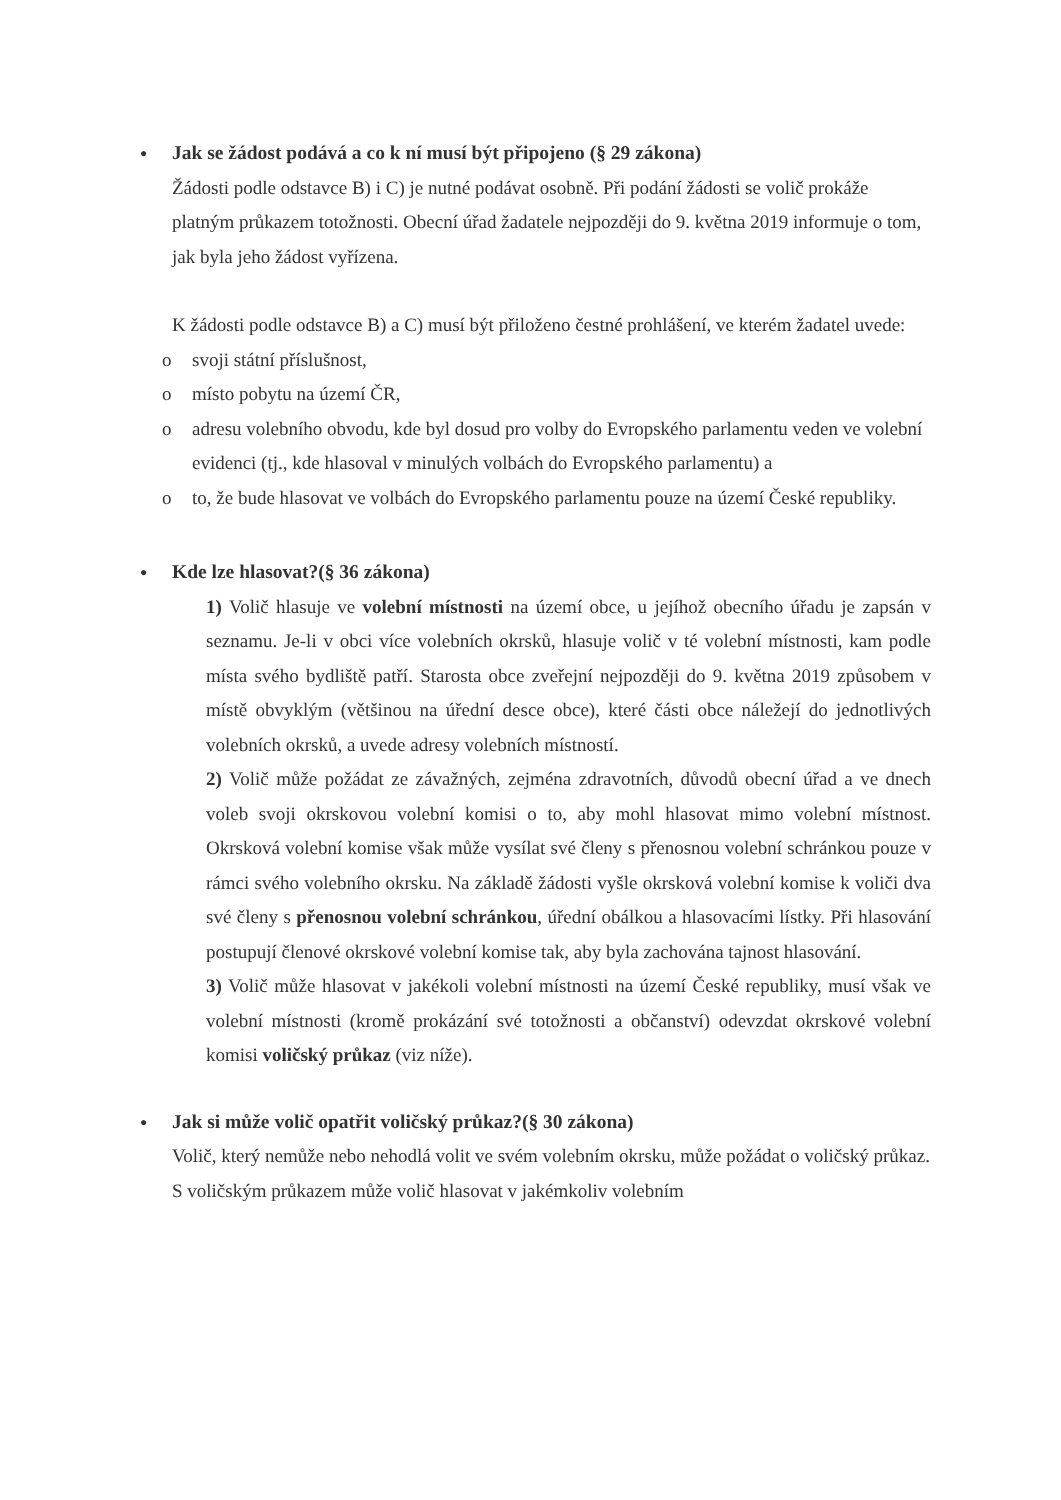●
Jak se žádost podává a co k ní musí být připojeno (§ 29 zákona)
Žádosti podle odstavce B) i C) je nutné podávat osobně. Při podání žádosti se volič prokáže platným průkazem totožnosti. Obecní úřad žadatele nejpozději do 9. května 2019 informuje o tom, jak byla jeho žádost vyřízena.
K žádosti podle odstavce B) a C) musí být přiloženo čestné prohlášení, ve kterém žadatel uvede:
o svoji státní příslušnost,
o místo pobytu na území ČR,
o adresu volebního obvodu, kde byl dosud pro volby do Evropského parlamentu veden ve volební evidenci (tj., kde hlasoval v minulých volbách do Evropského parlamentu) a
o to, že bude hlasovat ve volbách do Evropského parlamentu pouze na území České republiky.
●
Kde lze hlasovat?(§ 36 zákona)
1) Volič hlasuje ve volební místnosti na území obce, u jejíhož obecního úřadu je zapsán v seznamu. Je-li v obci více volebních okrsků, hlasuje volič v té volební místnosti, kam podle místa svého bydliště patří. Starosta obce zveřejní nejpozději do 9. května 2019 způsobem v místě obvyklým (většinou na úřední desce obce), které části obce náležejí do jednotlivých volebních okrsků, a uvede adresy volebních místností.
2) Volič může požádat ze závažných, zejména zdravotních, důvodů obecní úřad a ve dnech voleb svoji okrskovou volební komisi o to, aby mohl hlasovat mimo volební místnost. Okrsková volební komise však může vysílat své členy s přenosnou volební schránkou pouze v rámci svého volebního okrsku. Na základě žádosti vyšle okrsková volební komise k voliči dva své členy s přenosnou volební schránkou, úřední obálkou a hlasovacími lístky. Při hlasování postupují členové okrskové volební komise tak, aby byla zachována tajnost hlasování.
3) Volič může hlasovat v jakékoli volební místnosti na území České republiky, musí však ve volební místnosti (kromě prokázání své totožnosti a občanství) odevzdat okrskové volební komisi voličský průkaz (viz níže).
●
Jak si může volič opatřit voličský průkaz?(§ 30 zákona)
Volič, který nemůže nebo nehodlá volit ve svém volebním okrsku, může požádat o voličský průkaz. S voličským průkazem může volič hlasovat v jakémkoliv volebním